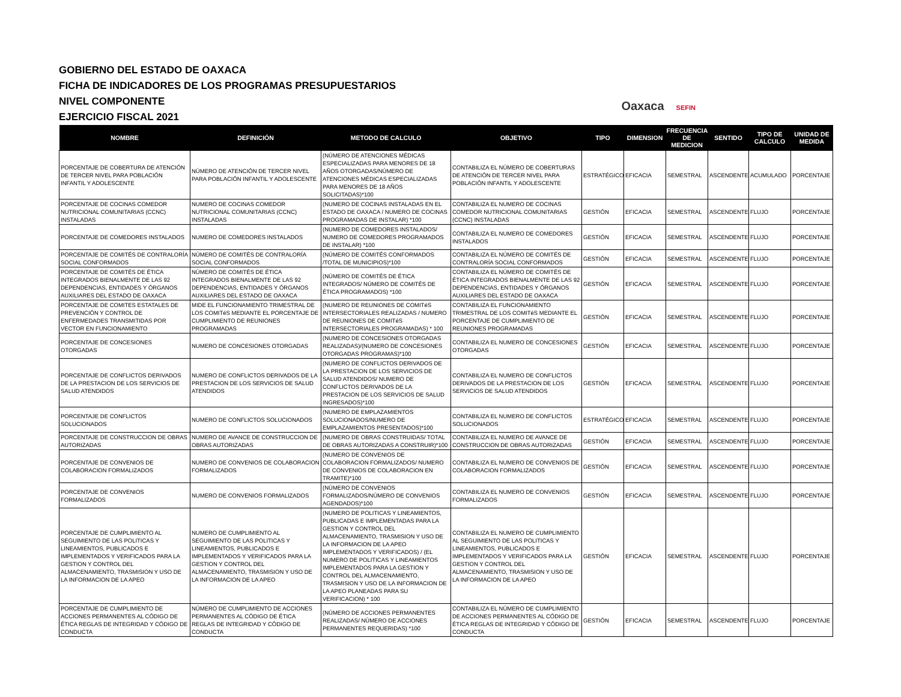GOBIERNO DEL ESTADO DE OAXACA
FICHA DE INDICADORES DE LOS PROGRAMAS PRESUPUESTARIOS
NIVEL COMPONENTE
EJERCICIO FISCAL 2021
Oaxaca SEFIN
| NOMBRE | DEFINICIÓN | METODO DE CALCULO | OBJETIVO | TIPO | DIMENSION | FRECUENCIA DE MEDICION | SENTIDO | TIPO DE CALCULO | UNIDAD DE MEDIDA |
| --- | --- | --- | --- | --- | --- | --- | --- | --- | --- |
| PORCENTAJE DE COBERTURA DE ATENCIÓN DE TERCER NIVEL PARA POBLACIÓN INFANTIL Y ADOLESCENTE | NÚMERO DE ATENCIÓN DE TERCER NIVEL PARA POBLACIÓN INFANTIL Y ADOLESCENTE | (NÚMERO DE ATENCIONES MÉDICAS ESPECIALIZADAS PARA MENORES DE 18 AÑOS OTORGADAS/NÚMERO DE ATENCIONES MÉDICAS ESPECIALIZADAS PARA MENORES DE 18 AÑOS SOLICITADAS)*100 | CONTABILIZA EL NÚMERO DE COBERTURAS DE ATENCIÓN DE TERCER NIVEL PARA POBLACIÓN INFANTIL Y ADOLESCENTE | ESTRATÉGICO | EFICACIA | SEMESTRAL | ASCENDENTE | ACUMULADO | PORCENTAJE |
| PORCENTAJE DE COCINAS COMEDOR NUTRICIONAL COMUNITARIAS (CCNC) INSTALADAS | NUMERO DE COCINAS COMEDOR NUTRICIONAL COMUNITARIAS (CCNC) INSTALADAS | (NUMERO DE COCINAS INSTALADAS EN EL ESTADO DE OAXACA / NUMERO DE COCINAS PROGRAMADAS DE INSTALAR) *100 | CONTABILIZA EL NUMERO DE COCINAS COMEDOR NUTRICIONAL COMUNITARIAS (CCNC) INSTALADAS | GESTIÓN | EFICACIA | SEMESTRAL | ASCENDENTE | FLUJO | PORCENTAJE |
| PORCENTAJE DE COMEDORES INSTALADOS | NUMERO DE COMEDORES INSTALADOS | (NUMERO DE COMEDORES INSTALADOS/ NUMERO DE COMEDORES PROGRAMADOS DE INSTALAR) *100 | CONTABILIZA EL NUMERO DE COMEDORES INSTALADOS | GESTIÓN | EFICACIA | SEMESTRAL | ASCENDENTE | FLUJO | PORCENTAJE |
| PORCENTAJE DE COMITÉS DE CONTRALORÍA SOCIAL CONFORMADOS | NÚMERO DE COMITÉS DE CONTRALORÍA SOCIAL CONFORMADOS | (NÚMERO DE COMITÉS CONFORMADOS /TOTAL DE MUNICIPIOS)*100 | CONTABILIZA EL NÚMERO DE COMITÉS DE CONTRALORÍA SOCIAL CONFORMADOS | GESTIÓN | EFICACIA | SEMESTRAL | ASCENDENTE | FLUJO | PORCENTAJE |
| PORCENTAJE DE COMITÉS DE ÉTICA INTEGRADOS BIENALMENTE DE LAS 92 DEPENDENCIAS, ENTIDADES Y ÓRGANOS AUXILIARES DEL ESTADO DE OAXACA | NÚMERO DE COMITÉS DE ÉTICA INTEGRADOS BIENALMENTE DE LAS 92 DEPENDENCIAS, ENTIDADES Y ÓRGANOS AUXILIARES DEL ESTADO DE OAXACA | (NÚMERO DE COMITÉS DE ÉTICA INTEGRADOS/ NÚMERO DE COMITÉS DE ÉTICA PROGRAMADOS) *100 | CONTABILIZA EL NÚMERO DE COMITÉS DE ÉTICA INTEGRADOS BIENALMENTE DE LAS 92 DEPENDENCIAS, ENTIDADES Y ÓRGANOS AUXILIARES DEL ESTADO DE OAXACA | GESTIÓN | EFICACIA | SEMESTRAL | ASCENDENTE | FLUJO | PORCENTAJE |
| PORCENTAJE DE COMITES ESTATALES DE PREVENCIÓN Y CONTROL DE ENFERMEDADES TRANSMITIDAS POR VECTOR EN FUNCIONAMIENTO | MIDE EL FUNCIONAMIENTO TRIMESTRAL DE LOS COMITéS MEDIANTE EL PORCENTAJE DE CUMPLIMIENTO DE REUNIONES PROGRAMADAS | (NUMERO DE REUNIONES DE COMITéS INTERSECTORIALES REALIZADAS / NUMERO DE REUNIONES DE COMITéS INTERSECTORIALES PROGRAMADAS) * 100 | CONTABILIZA EL FUNCIONAMIENTO TRIMESTRAL DE LOS COMITéS MEDIANTE EL PORCENTAJE DE CUMPLIMIENTO DE REUNIONES PROGRAMADAS | GESTIÓN | EFICACIA | SEMESTRAL | ASCENDENTE | FLUJO | PORCENTAJE |
| PORCENTAJE DE CONCESIONES OTORGADAS | NUMERO DE CONCESIONES OTORGADAS | (NUMERO DE CONCESIONES OTORGADAS REALIZADAS)/(NUMERO DE CONCESIONES OTORGADAS PROGRAMAS)*100 | CONTABILIZA EL NUMERO DE CONCESIONES OTORGADAS | GESTIÓN | EFICACIA | SEMESTRAL | ASCENDENTE | FLUJO | PORCENTAJE |
| PORCENTAJE DE CONFLICTOS DERIVADOS DE LA PRESTACION DE LOS SERVICIOS DE SALUD ATENDIDOS | NUMERO DE CONFLICTOS DERIVADOS DE LA PRESTACION DE LOS SERVICIOS DE SALUD ATENDIDOS | (NUMERO DE CONFLICTOS DERIVADOS DE LA PRESTACION DE LOS SERVICIOS DE SALUD ATENDIDOS/ NUMERO DE CONFLICTOS DERIVADOS DE LA PRESTACION DE LOS SERVICIOS DE SALUD INGRESADOS)*100 | CONTABILIZA EL NUMERO DE CONFLICTOS DERIVADOS DE LA PRESTACION DE LOS SERVICIOS DE SALUD ATENDIDOS | GESTIÓN | EFICACIA | SEMESTRAL | ASCENDENTE | FLUJO | PORCENTAJE |
| PORCENTAJE DE CONFLICTOS SOLUCIONADOS | NUMERO DE CONFLICTOS SOLUCIONADOS | (NUMERO DE EMPLAZAMIENTOS SOLUCIONADOS/NUMERO DE EMPLAZAMIENTOS PRESENTADOS)*100 | CONTABILIZA EL NUMERO DE CONFLICTOS SOLUCIONADOS | ESTRATÉGICO | EFICACIA | SEMESTRAL | ASCENDENTE | FLUJO | PORCENTAJE |
| PORCENTAJE DE CONSTRUCCION DE OBRAS AUTORIZADAS | NUMERO DE AVANCE DE CONSTRUCCION DE OBRAS AUTORIZADAS | (NUMERO DE OBRAS CONSTRUIDAS/ TOTAL DE OBRAS AUTORIZADAS A CONSTRUIR)*100 | CONTABILIZA EL NUMERO DE AVANCE DE CONSTRUCCION DE OBRAS AUTORIZADAS | GESTIÓN | EFICACIA | SEMESTRAL | ASCENDENTE | FLUJO | PORCENTAJE |
| PORCENTAJE DE CONVENIOS DE COLABORACION FORMALIZADOS | NUMERO DE CONVENIOS DE COLABORACION FORMALIZADOS | (NUMERO DE CONVENIOS DE COLABORACION FORMALIZADOS/ NUMERO DE CONVENIOS DE COLABORACION EN TRAMITE)*100 | CONTABILIZA EL NUMERO DE CONVENIOS DE COLABORACION FORMALIZADOS | GESTIÓN | EFICACIA | SEMESTRAL | ASCENDENTE | FLUJO | PORCENTAJE |
| PORCENTAJE DE CONVENIOS FORMALIZADOS | NUMERO DE CONVENIOS FORMALIZADOS | (NÚMERO DE CONVENIOS FORMALIZADOS/NÚMERO DE CONVENIOS AGENDADOS)*100 | CONTABILIZA EL NUMERO DE CONVENIOS FORMALIZADOS | GESTIÓN | EFICACIA | SEMESTRAL | ASCENDENTE | FLUJO | PORCENTAJE |
| PORCENTAJE DE CUMPLIMIENTO AL SEGUIMIENTO DE LAS POLITICAS Y LINEAMIENTOS, PUBLICADOS E IMPLEMENTADOS Y VERIFICADOS PARA LA GESTION Y CONTROL DEL ALMACENAMIENTO, TRASMISION Y USO DE LA INFORMACION DE LA APEO | NUMERO DE CUMPLIMIENTO AL SEGUIMIENTO DE LAS POLITICAS Y LINEAMIENTOS, PUBLICADOS E IMPLEMENTADOS Y VERIFICADOS PARA LA GESTION Y CONTROL DEL ALMACENAMIENTO, TRASMISION Y USO DE LA INFORMACION DE LA APEO | (NUMERO DE POLITICAS Y LINEAMIENTOS, PUBLICADAS E IMPLEMENTADAS PARA LA GESTION Y CONTROL DEL ALMACENAMIENTO, TRASMISION Y USO DE LA INFORMACION DE LA APEO IMPLEMENTADOS Y VERIFICADOS) / (EL NUMERO DE POLITICAS Y LINEAMIENTOS IMPLEMENTADOS PARA LA GESTION Y CONTROL DEL ALMACENAMIENTO, TRASMISION Y USO DE LA INFORMACION DE LA APEO PLANEADAS PARA SU VERIFICACION) * 100 | CONTABILIZA EL NUMERO DE CUMPLIMIENTO AL SEGUIMIENTO DE LAS POLITICAS Y LINEAMIENTOS, PUBLICADOS E IMPLEMENTADOS Y VERIFICADOS PARA LA GESTION Y CONTROL DEL ALMACENAMIENTO, TRASMISION Y USO DE LA INFORMACION DE LA APEO | GESTIÓN | EFICACIA | SEMESTRAL | ASCENDENTE | FLUJO | PORCENTAJE |
| PORCENTAJE DE CUMPLIMIENTO DE ACCIONES PERMANENTES AL CÓDIGO DE ÉTICA REGLAS DE INTEGRIDAD Y CÓDIGO DE CONDUCTA | NÚMERO DE CUMPLIMIENTO DE ACCIONES PERMANENTES AL CÓDIGO DE ÉTICA REGLAS DE INTEGRIDAD Y CÓDIGO DE CONDUCTA | (NÚMERO DE ACCIONES PERMANENTES REALIZADAS/ NÚMERO DE ACCIONES PERMANENTES REQUERIDAS) *100 | CONTABILIZA EL NÚMERO DE CUMPLIMIENTO DE ACCIONES PERMANENTES AL CÓDIGO DE ÉTICA REGLAS DE INTEGRIDAD Y CÓDIGO DE CONDUCTA | GESTIÓN | EFICACIA | SEMESTRAL | ASCENDENTE | FLUJO | PORCENTAJE |